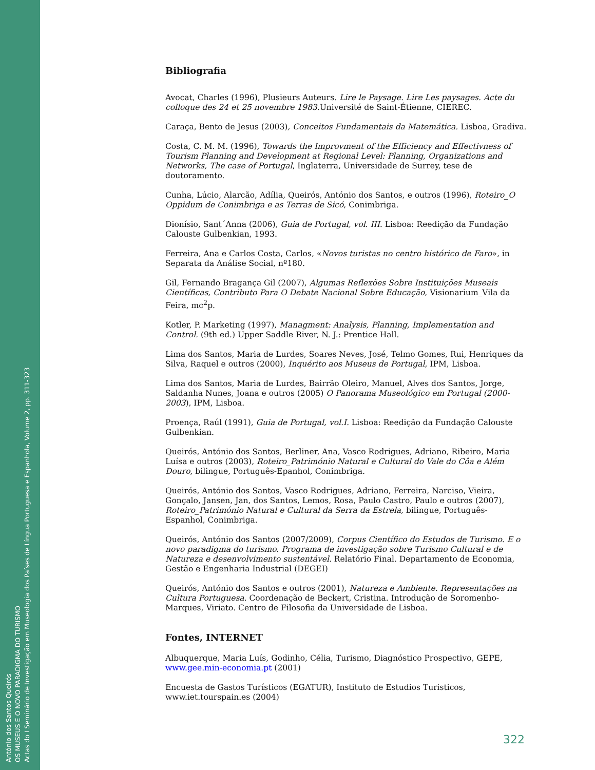António dos Santos Queirós
OS MUSEUS E O NOVO PARADIGMA DO TURISMO
Actas do I Seminário de Investigação em Museologia dos Países de Língua Portuguesa e Espanhola, Volume 2, pp. 311-323
Bibliografia
Avocat, Charles (1996), Plusieurs Auteurs. Lire le Paysage. Lire Les paysages. Acte du colloque des 24 et 25 novembre 1983. Université de Saint-Étienne, CIEREC.
Caraça, Bento de Jesus (2003), Conceitos Fundamentais da Matemática. Lisboa, Gradiva.
Costa, C. M. M. (1996), Towards the Improvment of the Efficiency and Effectivness of Tourism Planning and Development at Regional Level: Planning, Organizations and Networks, The case of Portugal, Inglaterra, Universidade de Surrey, tese de doutoramento.
Cunha, Lúcio, Alarcão, Adília, Queirós, António dos Santos, e outros (1996), Roteiro_O Oppidum de Conimbriga e as Terras de Sicó, Conimbriga.
Dionísio, Sant´Anna (2006), Guia de Portugal, vol. III. Lisboa: Reedição da Fundação Calouste Gulbenkian, 1993.
Ferreira, Ana e Carlos Costa, Carlos, «Novos turistas no centro histórico de Faro», in Separata da Análise Social, nº180.
Gil, Fernando Bragança Gil (2007), Algumas Reflexões Sobre Instituições Museais Científicas, Contributo Para O Debate Nacional Sobre Educação, Visionarium_Vila da Feira, mc<sup>2</sup>p.
Kotler, P. Marketing (1997), Managment: Analysis, Planning, Implementation and Control. (9th ed.) Upper Saddle River, N. J.: Prentice Hall.
Lima dos Santos, Maria de Lurdes, Soares Neves, José, Telmo Gomes, Rui, Henriques da Silva, Raquel e outros (2000), Inquérito aos Museus de Portugal, IPM, Lisboa.
Lima dos Santos, Maria de Lurdes, Bairrão Oleiro, Manuel, Alves dos Santos, Jorge, Saldanha Nunes, Joana e outros (2005) O Panorama Museológico em Portugal (2000-2003), IPM, Lisboa.
Proença, Raúl (1991), Guia de Portugal, vol.I. Lisboa: Reedição da Fundação Calouste Gulbenkian.
Queirós, António dos Santos, Berliner, Ana, Vasco Rodrigues, Adriano, Ribeiro, Maria Luísa e outros (2003), Roteiro_Património Natural e Cultural do Vale do Côa e Além Douro, bilingue, Português-Epanhol, Conimbriga.
Queirós, António dos Santos, Vasco Rodrigues, Adriano, Ferreira, Narciso, Vieira, Gonçalo, Jansen, Jan, dos Santos, Lemos, Rosa, Paulo Castro, Paulo e outros (2007), Roteiro_Património Natural e Cultural da Serra da Estrela, bilingue, Português-Espanhol, Conimbriga.
Queirós, António dos Santos (2007/2009), Corpus Científico do Estudos de Turismo. E o novo paradigma do turismo. Programa de investigação sobre Turismo Cultural e de Natureza e desenvolvimento sustentável. Relatório Final. Departamento de Economia, Gestão e Engenharia Industrial (DEGEI)
Queirós, António dos Santos e outros (2001), Natureza e Ambiente. Representações na Cultura Portuguesa. Coordenação de Beckert, Cristina. Introdução de Soromenho-Marques, Viriato. Centro de Filosofia da Universidade de Lisboa.
Fontes, INTERNET
Albuquerque, Maria Luís, Godinho, Célia, Turismo, Diagnóstico Prospectivo, GEPE, www.gee.min-economia.pt (2001)
Encuesta de Gastos Turísticos (EGATUR), Instituto de Estudios Turisticos, www.iet.tourspain.es (2004)
322